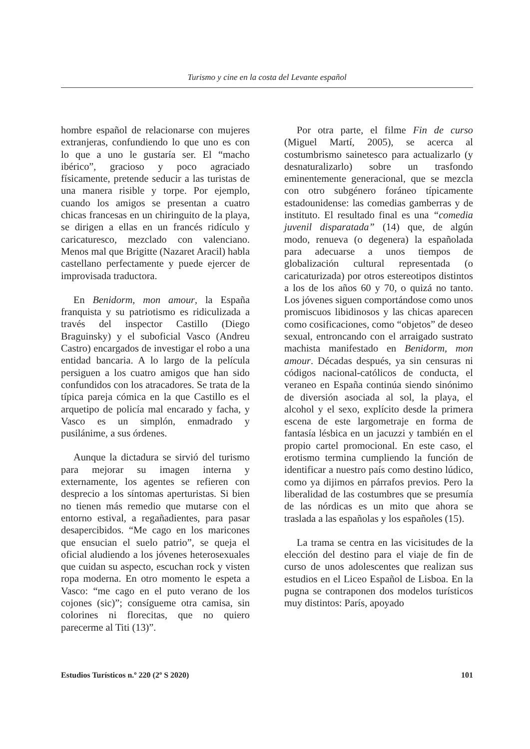Turismo y cine en la costa del Levante español
hombre español de relacionarse con mujeres extranjeras, confundiendo lo que uno es con lo que a uno le gustaría ser. El “macho ibérico”, gracioso y poco agraciado físicamente, pretende seducir a las turistas de una manera risible y torpe. Por ejemplo, cuando los amigos se presentan a cuatro chicas francesas en un chiringuito de la playa, se dirigen a ellas en un francés ridículo y caricaturesco, mezclado con valenciano. Menos mal que Brigitte (Nazaret Aracil) habla castellano perfectamente y puede ejercer de improvisada traductora.
En Benidorm, mon amour, la España franquista y su patriotismo es ridiculizada a través del inspector Castillo (Diego Braguinsky) y el suboficial Vasco (Andreu Castro) encargados de investigar el robo a una entidad bancaria. A lo largo de la película persiguen a los cuatro amigos que han sido confundidos con los atracadores. Se trata de la típica pareja cómica en la que Castillo es el arquetipo de policía mal encarado y facha, y Vasco es un simplón, enmadrado y pusilánime, a sus órdenes.
Aunque la dictadura se sirvió del turismo para mejorar su imagen interna y externamente, los agentes se refieren con desprecio a los síntomas aperturistas. Si bien no tienen más remedio que mutarse con el entorno estival, a regañadientes, para pasar desapercibidos. “Me cago en los maricones que ensucian el suelo patrio”, se queja el oficial aludiendo a los jóvenes heterosexuales que cuidan su aspecto, escuchan rock y visten ropa moderna. En otro momento le espeta a Vasco: “me cago en el puto verano de los cojones (sic)”; consígueme otra camisa, sin colorines ni florecitas, que no quiero parecerme al Titi (13)”.
Por otra parte, el filme Fin de curso (Miguel Martí, 2005), se acerca al costumbrismo sainetesco para actualizarlo (y desnaturalizarlo) sobre un trasfondo eminentemente generacional, que se mezcla con otro subgénero foráneo típicamente estadounidense: las comedias gamberras y de instituto. El resultado final es una “comedia juvenil disparatada” (14) que, de algún modo, renueva (o degenera) la españolada para adecuarse a unos tiempos de globalización cultural representada (o caricaturizada) por otros estereotipos distintos a los de los años 60 y 70, o quizá no tanto. Los jóvenes siguen comportándose como unos promiscuos libidinosos y las chicas aparecen como cosificaciones, como “objetos” de deseo sexual, entroncando con el arraigado sustrato machista manifestado en Benidorm, mon amour. Décadas después, ya sin censuras ni códigos nacional-católicos de conducta, el veraneo en España continúa siendo sinónimo de diversión asociada al sol, la playa, el alcohol y el sexo, explícito desde la primera escena de este largometraje en forma de fantasía lésbica en un jacuzzi y también en el propio cartel promocional. En este caso, el erotismo termina cumpliendo la función de identificar a nuestro país como destino lúdico, como ya dijimos en párrafos previos. Pero la liberalidad de las costumbres que se presumía de las nórdicas es un mito que ahora se traslada a las españolas y los españoles (15).
La trama se centra en las vicisitudes de la elección del destino para el viaje de fin de curso de unos adolescentes que realizan sus estudios en el Liceo Español de Lisboa. En la pugna se contraponen dos modelos turísticos muy distintos: París, apoyado
Estudios Turísticos n.º 220 (2º S 2020) 101